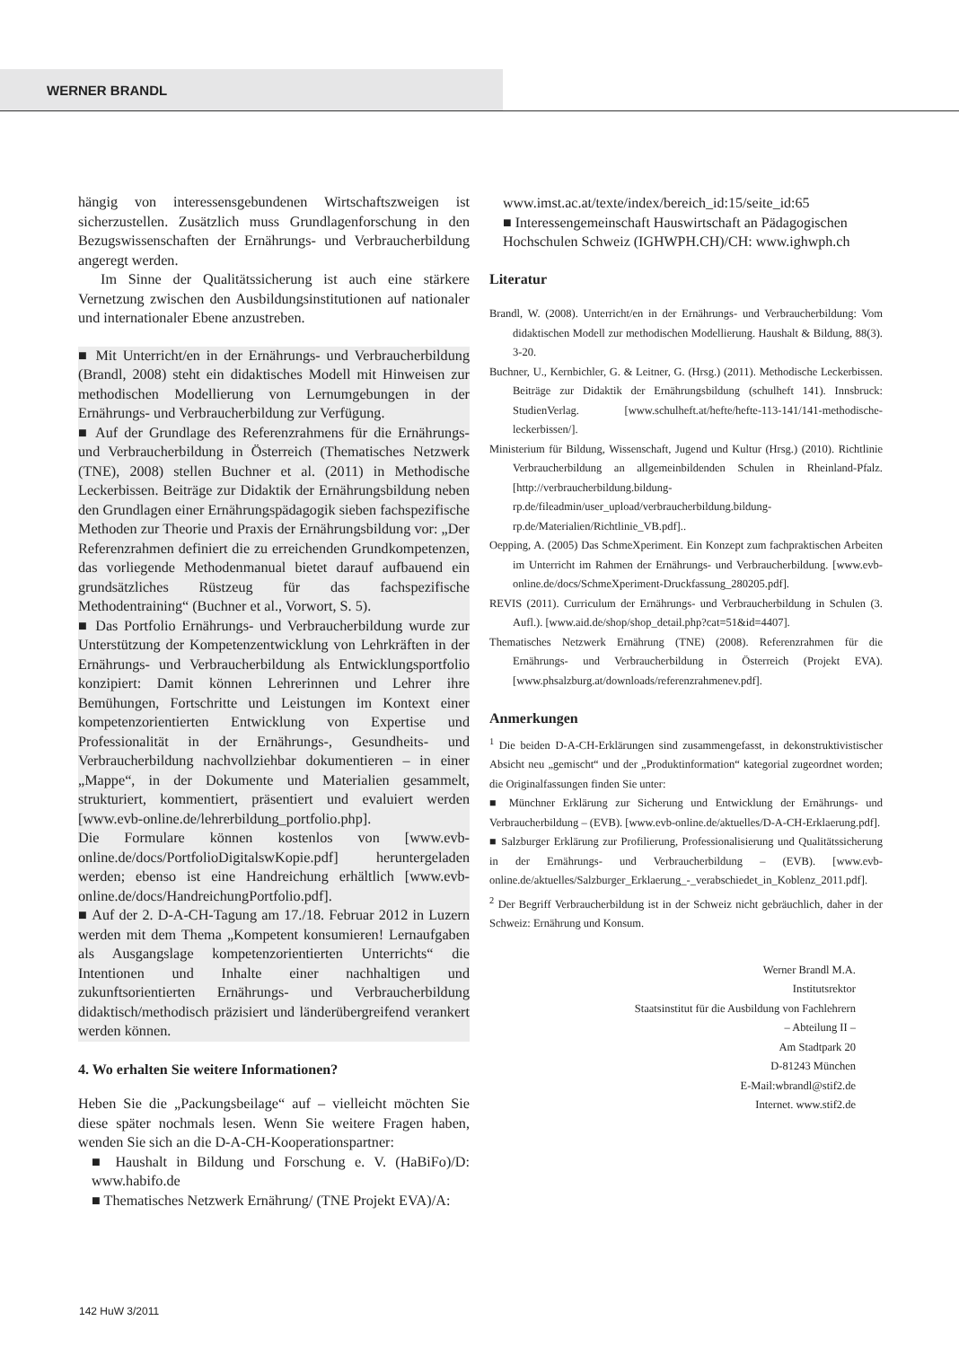WERNER BRANDL
hängig von interessensgebundenen Wirtschaftszweigen ist sicherzustellen. Zusätzlich muss Grundlagenforschung in den Bezugswissenschaften der Ernährungs- und Verbraucherbildung angeregt werden.
Im Sinne der Qualitätssicherung ist auch eine stärkere Vernetzung zwischen den Ausbildungsinstitutionen auf nationaler und internationaler Ebene anzustreben.
■ Mit Unterricht/en in der Ernährungs- und Verbraucherbildung (Brandl, 2008) steht ein didaktisches Modell mit Hinweisen zur methodischen Modellierung von Lernumgebungen in der Ernährungs- und Verbraucherbildung zur Verfügung.
■ Auf der Grundlage des Referenzrahmens für die Ernährungs- und Verbraucherbildung in Österreich (Thematisches Netzwerk (TNE), 2008) stellen Buchner et al. (2011) in Methodische Leckerbissen. Beiträge zur Didaktik der Ernährungsbildung neben den Grundlagen einer Ernährungspädagogik sieben fachspezifische Methoden zur Theorie und Praxis der Ernährungsbildung vor: „Der Referenzrahmen definiert die zu erreichenden Grundkompetenzen, das vorliegende Methodenmanual bietet darauf aufbauend ein grundsätzliches Rüstzeug für das fachspezifische Methodentraining“ (Buchner et al., Vorwort, S. 5).
■ Das Portfolio Ernährungs- und Verbraucherbildung wurde zur Unterstützung der Kompetenzentwicklung von Lehrkräften in der Ernährungs- und Verbraucherbildung als Entwicklungsportfolio konzipiert: Damit können Lehrerinnen und Lehrer ihre Bemühungen, Fortschritte und Leistungen im Kontext einer kompetenzorientierten Entwicklung von Expertise und Professionalität in der Ernährungs-, Gesundheits- und Verbraucherbildung nachvollziehbar dokumentieren – in einer „Mappe“, in der Dokumente und Materialien gesammelt, strukturiert, kommentiert, präsentiert und evaluiert werden [www.evb-online.de/lehrerbildung_portfolio.php].
Die Formulare können kostenlos von [www.evb-online.de/docs/PortfolioDigitalswKopie.pdf] heruntergeladen werden; ebenso ist eine Handreichung erhältlich [www.evb-online.de/docs/HandreichungPortfolio.pdf].
■ Auf der 2. D-A-CH-Tagung am 17./18. Februar 2012 in Luzern werden mit dem Thema „Kompetent konsumieren! Lernaufgaben als Ausgangslage kompetenzorientierten Unterrichts“ die Intentionen und Inhalte einer nachhaltigen und zukunftsorientierten Ernährungs- und Verbraucherbildung didaktisch/methodisch präzisiert und länderübergreifend verankert werden können.
4. Wo erhalten Sie weitere Informationen?
Heben Sie die „Packungsbeilage“ auf – vielleicht möchten Sie diese später nochmals lesen. Wenn Sie weitere Fragen haben, wenden Sie sich an die D-A-CH-Kooperationspartner:
■ Haushalt in Bildung und Forschung e. V. (HaBiFo)/D: www.habifo.de
■ Thematisches Netzwerk Ernährung/ (TNE Projekt EVA)/A:
www.imst.ac.at/texte/index/bereich_id:15/seite_id:65
■ Interessengemeinschaft Hauswirtschaft an Pädagogischen Hochschulen Schweiz (IGHWPH.CH)/CH: www.ighwph.ch
Literatur
Brandl, W. (2008). Unterricht/en in der Ernährungs- und Verbraucherbildung: Vom didaktischen Modell zur methodischen Modellierung. Haushalt & Bildung, 88(3). 3-20.
Buchner, U., Kernbichler, G. & Leitner, G. (Hrsg.) (2011). Methodische Leckerbissen. Beiträge zur Didaktik der Ernährungsbildung (schulheft 141). Innsbruck: StudienVerlag. [www.schulheft.at/hefte/hefte-113-141/141-methodische-leckerbissen/].
Ministerium für Bildung, Wissenschaft, Jugend und Kultur (Hrsg.) (2010). Richtlinie Verbraucherbildung an allgemeinbildenden Schulen in Rheinland-Pfalz. [http://verbraucherbildung.bildung-rp.de/fileadmin/user_upload/verbraucherbildung.bildung-rp.de/Materialien/Richtlinie_VB.pdf]..
Oepping, A. (2005) Das SchmeXperiment. Ein Konzept zum fachpraktischen Arbeiten im Unterricht im Rahmen der Ernährungs- und Verbraucherbildung. [www.evb-online.de/docs/SchmeXperiment-Druckfassung_280205.pdf].
REVIS (2011). Curriculum der Ernährungs- und Verbraucherbildung in Schulen (3. Aufl.). [www.aid.de/shop/shop_detail.php?cat=51&id=4407].
Thematisches Netzwerk Ernährung (TNE) (2008). Referenzrahmen für die Ernährungs- und Verbraucherbildung in Österreich (Projekt EVA). [www.phsalzburg.at/downloads/referenzrahmenev.pdf].
Anmerkungen
<sup>1</sup> Die beiden D-A-CH-Erklärungen sind zusammengefasst, in dekonstruktivistischer Absicht neu „gemischt“ und der „Produktinformation“ kategorial zugeordnet worden; die Originalfassungen finden Sie unter:
■ Münchner Erklärung zur Sicherung und Entwicklung der Ernährungs- und Verbraucherbildung – (EVB). [www.evb-online.de/aktuelles/D-A-CH-Erklaerung.pdf].
■ Salzburger Erklärung zur Profilierung, Professionalisierung und Qualitätssicherung in der Ernährungs- und Verbraucherbildung – (EVB). [www.evb-online.de/aktuelles/Salzburger_Erklaerung_-_verabschiedet_in_Koblenz_2011.pdf].
<sup>2</sup> Der Begriff Verbraucherbildung ist in der Schweiz nicht gebräuchlich, daher in der Schweiz: Ernährung und Konsum.
Werner Brandl M.A.
Institutsrektor
Staatsinstitut für die Ausbildung von Fachlehrern
– Abteilung II –
Am Stadtpark 20
D-81243 München
E-Mail:wbrandl@stif2.de
Internet. www.stif2.de
142 HuW 3/2011